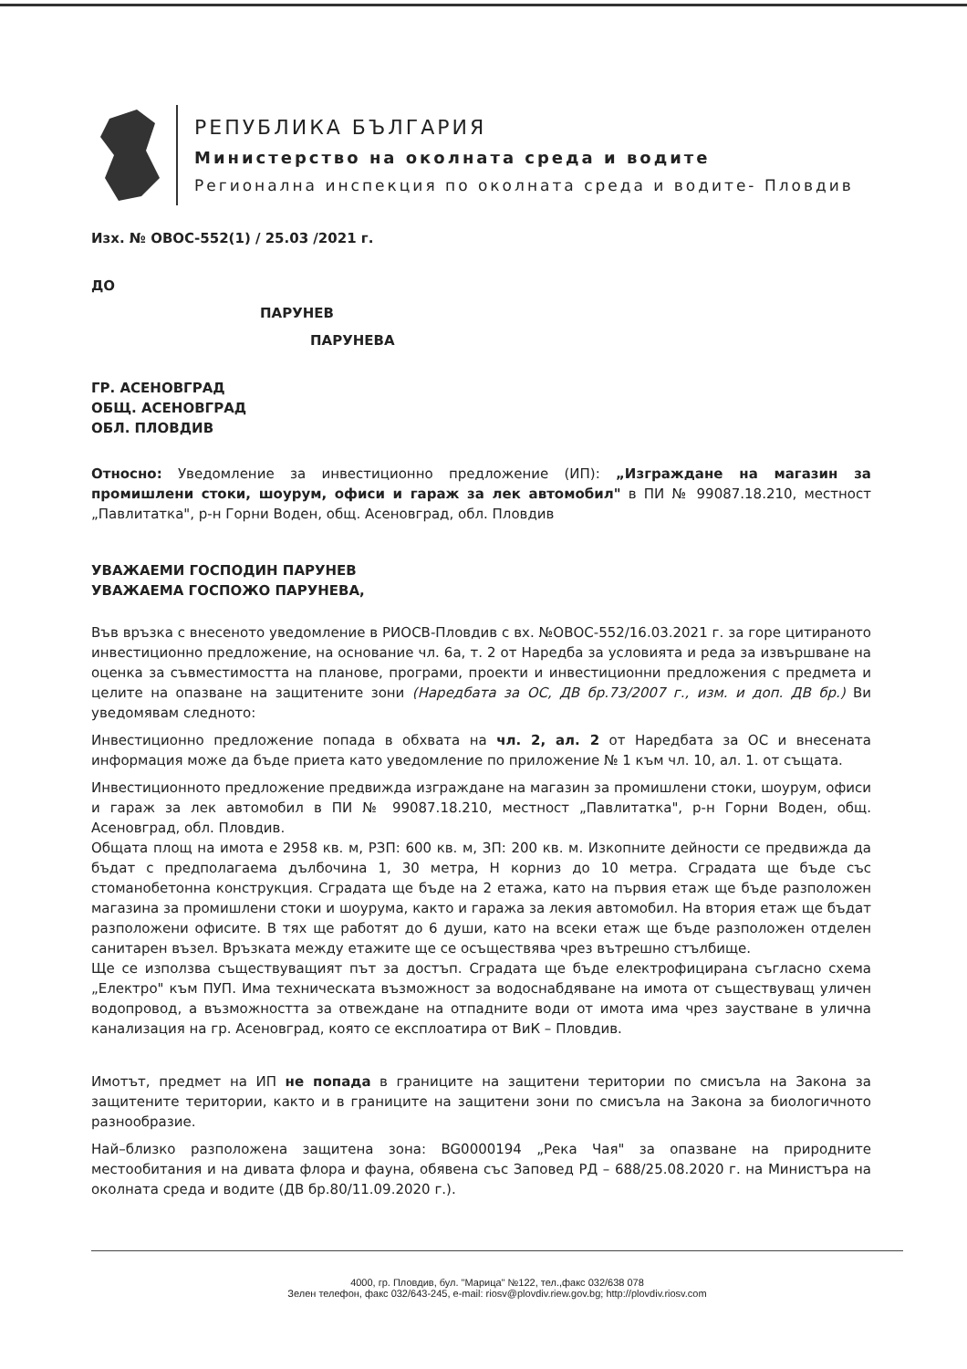РЕПУБЛИКА БЪЛГАРИЯ
Министерство на околната среда и водите
Регионална инспекция по околната среда и водите- Пловдив
Изх. № ОВОС-552(1) / 25.03 /2021 г.
ДО
ПАРУНЕВ
ПАРУНЕВА
ГР. АСЕНОВГРАД
ОБЩ. АСЕНОВГРАД
ОБЛ. ПЛОВДИВ
Относно: Уведомление за инвестиционно предложение (ИП): „Изграждане на магазин за промишлени стоки, шоурум, офиси и гараж за лек автомобил" в ПИ № 99087.18.210, местност „Павлитатка", р-н Горни Воден, общ. Асеновград, обл. Пловдив
УВАЖАЕМИ ГОСПОДИН ПАРУНЕВ
УВАЖАЕМА ГОСПОЖО ПАРУНЕВА,
Във връзка с внесеното уведомление в РИОСВ-Пловдив с вх. №ОВОС-552/16.03.2021 г. за горе цитираното инвестиционно предложение, на основание чл. 6а, т. 2 от Наредба за условията и реда за извършване на оценка за съвместимостта на планове, програми, проекти и инвестиционни предложения с предмета и целите на опазване на защитените зони (Наредбата за ОС, ДВ бр.73/2007 г., изм. и доп. ДВ бр.) Ви уведомявам следното:
Инвестиционно предложение попада в обхвата на чл. 2, ал. 2 от Наредбата за ОС и внесената информация може да бъде приета като уведомление по приложение № 1 към чл. 10, ал. 1. от същата.
Инвестиционното предложение предвижда изграждане на магазин за промишлени стоки, шоурум, офиси и гараж за лек автомобил в ПИ № 99087.18.210, местност „Павлитатка", р-н Горни Воден, общ. Асеновград, обл. Пловдив.
Общата площ на имота е 2958 кв. м, РЗП: 600 кв. м, ЗП: 200 кв. м. Изкопните дейности се предвижда да бъдат с предполагаема дълбочина 1, 30 метра, Н корниз до 10 метра. Сградата ще бъде със стоманобетонна конструкция. Сградата ще бъде на 2 етажа, като на първия етаж ще бъде разположен магазина за промишлени стоки и шоурума, както и гаража за лекия автомобил. На втория етаж ще бъдат разположени офисите. В тях ще работят до 6 души, като на всеки етаж ще бъде разположен отделен санитарен възел. Връзката между етажите ще се осъществява чрез вътрешно стълбище.
Ще се използва съществуващият път за достъп. Сградата ще бъде електрофицирана съгласно схема „Електро" към ПУП. Има техническата възможност за водоснабдяване на имота от съществуващ уличен водопровод, а възможността за отвеждане на отпадните води от имота има чрез заустване в улична канализация на гр. Асеновград, която се експлоатира от ВиК – Пловдив.
Имотът, предмет на ИП не попада в границите на защитени територии по смисъла на Закона за защитените територии, както и в границите на защитени зони по смисъла на Закона за биологичното разнообразие.
Най–близко разположена защитена зона: BG0000194 „Река Чая" за опазване на природните местообитания и на дивата флора и фауна, обявена със Заповед РД – 688/25.08.2020 г. на Министъра на околната среда и водите (ДВ бр.80/11.09.2020 г.).
4000, гр. Пловдив, бул. "Марица" №122, тел.,факс 032/638 078
Зелен телефон, факс 032/643-245, e-mail: riosv@plovdiv.riew.gov.bg; http://plovdiv.riosv.com